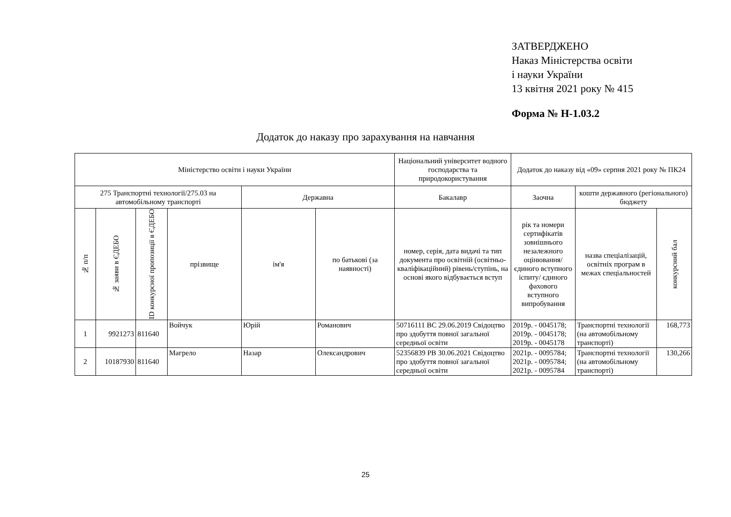ЗАТВЕРДЖЕНО
Наказ Міністерства освіти
і науки України
13 квітня 2021 року № 415
Форма № Н-1.03.2
Додаток до наказу про зарахування на навчання
| Міністерство освіти і науки України | | | | | | Національний університет водного господарства та природокористування | Додаток до наказу від «09» серпня 2021 року № ПК24 | | |
| 275 Транспортні технології/275.03 на автомобільному транспорті | | | | Державна | | Бакалавр | Заочна | кошти державного (регіонального) бюджету | |
| № п/п | № заяви в ЄДЕБО | ID конкурсної пропозиції в ЄДЕБО | прізвище | ім'я | по батькові (за наявності) | номер, серія, дата видачі та тип документа про освітній (освітньо-кваліфікаційний) рівень/ступінь, на основі якого відбувається вступ | рік та номери сертифікатів зовнішнього незалежного оцінювання/ єдиного вступного іспиту/ єдиного фахового вступного випробування | назва спеціалізацій, освітніх програм в межах спеціальностей | конкурсний бал |
| 1 | 9921273 | 811640 | Войчук | Юрій | Романович | 50716111 ВС 29.06.2019 Свідоцтво про здобуття повної загальної середньої освіти | 2019р. - 0045178; 2019р. - 0045178; 2019р. - 0045178 | Транспортні технології (на автомобільному транспорті) | 168,773 |
| 2 | 10187930 | 811640 | Магрело | Назар | Олександрович | 52356839 РВ 30.06.2021 Свідоцтво про здобуття повної загальної середньої освіти | 2021р. - 0095784; 2021р. - 0095784; 2021р. - 0095784 | Транспортні технології (на автомобільному транспорті) | 130,266 |
25